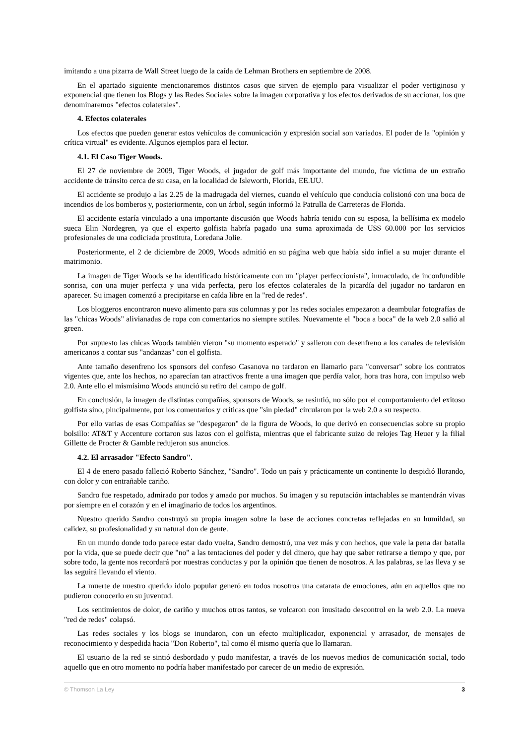imitando a una pizarra de Wall Street luego de la caída de Lehman Brothers en septiembre de 2008.
En el apartado siguiente mencionaremos distintos casos que sirven de ejemplo para visualizar el poder vertiginoso y exponencial que tienen los Blogs y las Redes Sociales sobre la imagen corporativa y los efectos derivados de su accionar, los que denominaremos "efectos colaterales".
4. Efectos colaterales
Los efectos que pueden generar estos vehículos de comunicación y expresión social son variados. El poder de la "opinión y crítica virtual" es evidente. Algunos ejemplos para el lector.
4.1. El Caso Tiger Woods.
El 27 de noviembre de 2009, Tiger Woods, el jugador de golf más importante del mundo, fue víctima de un extraño accidente de tránsito cerca de su casa, en la localidad de Isleworth, Florida, EE.UU.
El accidente se produjo a las 2.25 de la madrugada del viernes, cuando el vehículo que conducía colisionó con una boca de incendios de los bomberos y, posteriormente, con un árbol, según informó la Patrulla de Carreteras de Florida.
El accidente estaría vinculado a una importante discusión que Woods habría tenido con su esposa, la bellísima ex modelo sueca Elin Nordegren, ya que el experto golfista habría pagado una suma aproximada de U$S 60.000 por los servicios profesionales de una codiciada prostituta, Loredana Jolie.
Posteriormente, el 2 de diciembre de 2009, Woods admitió en su página web que había sido infiel a su mujer durante el matrimonio.
La imagen de Tiger Woods se ha identificado históricamente con un "player perfeccionista", inmaculado, de inconfundible sonrisa, con una mujer perfecta y una vida perfecta, pero los efectos colaterales de la picardía del jugador no tardaron en aparecer. Su imagen comenzó a precipitarse en caída libre en la "red de redes".
Los bloggeros encontraron nuevo alimento para sus columnas y por las redes sociales empezaron a deambular fotografías de las "chicas Woods" alivianadas de ropa con comentarios no siempre sutiles. Nuevamente el "boca a boca" de la web 2.0 salió al green.
Por supuesto las chicas Woods también vieron "su momento esperado" y salieron con desenfreno a los canales de televisión americanos a contar sus "andanzas" con el golfista.
Ante tamaño desenfreno los sponsors del confeso Casanova no tardaron en llamarlo para "conversar" sobre los contratos vigentes que, ante los hechos, no aparecían tan atractivos frente a una imagen que perdía valor, hora tras hora, con impulso web 2.0. Ante ello el mismísimo Woods anunció su retiro del campo de golf.
En conclusión, la imagen de distintas compañías, sponsors de Woods, se resintió, no sólo por el comportamiento del exitoso golfista sino, pincipalmente, por los comentarios y críticas que "sin piedad" circularon por la web 2.0 a su respecto.
Por ello varias de esas Compañías se "despegaron" de la figura de Woods, lo que derivó en consecuencias sobre su propio bolsillo: AT&T y Accenture cortaron sus lazos con el golfista, mientras que el fabricante suizo de relojes Tag Heuer y la filial Gillette de Procter & Gamble redujeron sus anuncios.
4.2. El arrasador "Efecto Sandro".
El 4 de enero pasado falleció Roberto Sánchez, "Sandro". Todo un país y prácticamente un continente lo despidió llorando, con dolor y con entrañable cariño.
Sandro fue respetado, admirado por todos y amado por muchos. Su imagen y su reputación intachables se mantendrán vivas por siempre en el corazón y en el imaginario de todos los argentinos.
Nuestro querido Sandro construyó su propia imagen sobre la base de acciones concretas reflejadas en su humildad, su calidez, su profesionalidad y su natural don de gente.
En un mundo donde todo parece estar dado vuelta, Sandro demostró, una vez más y con hechos, que vale la pena dar batalla por la vida, que se puede decir que "no" a las tentaciones del poder y del dinero, que hay que saber retirarse a tiempo y que, por sobre todo, la gente nos recordará por nuestras conductas y por la opinión que tienen de nosotros. A las palabras, se las lleva y se las seguirá llevando el viento.
La muerte de nuestro querido ídolo popular generó en todos nosotros una catarata de emociones, aún en aquellos que no pudieron conocerlo en su juventud.
Los sentimientos de dolor, de cariño y muchos otros tantos, se volcaron con inusitado descontrol en la web 2.0. La nueva "red de redes" colapsó.
Las redes sociales y los blogs se inundaron, con un efecto multiplicador, exponencial y arrasador, de mensajes de reconocimiento y despedida hacia "Don Roberto", tal como él mismo quería que lo llamaran.
El usuario de la red se sintió desbordado y pudo manifestar, a través de los nuevos medios de comunicación social, todo aquello que en otro momento no podría haber manifestado por carecer de un medio de expresión.
© Thomson La Ley 3